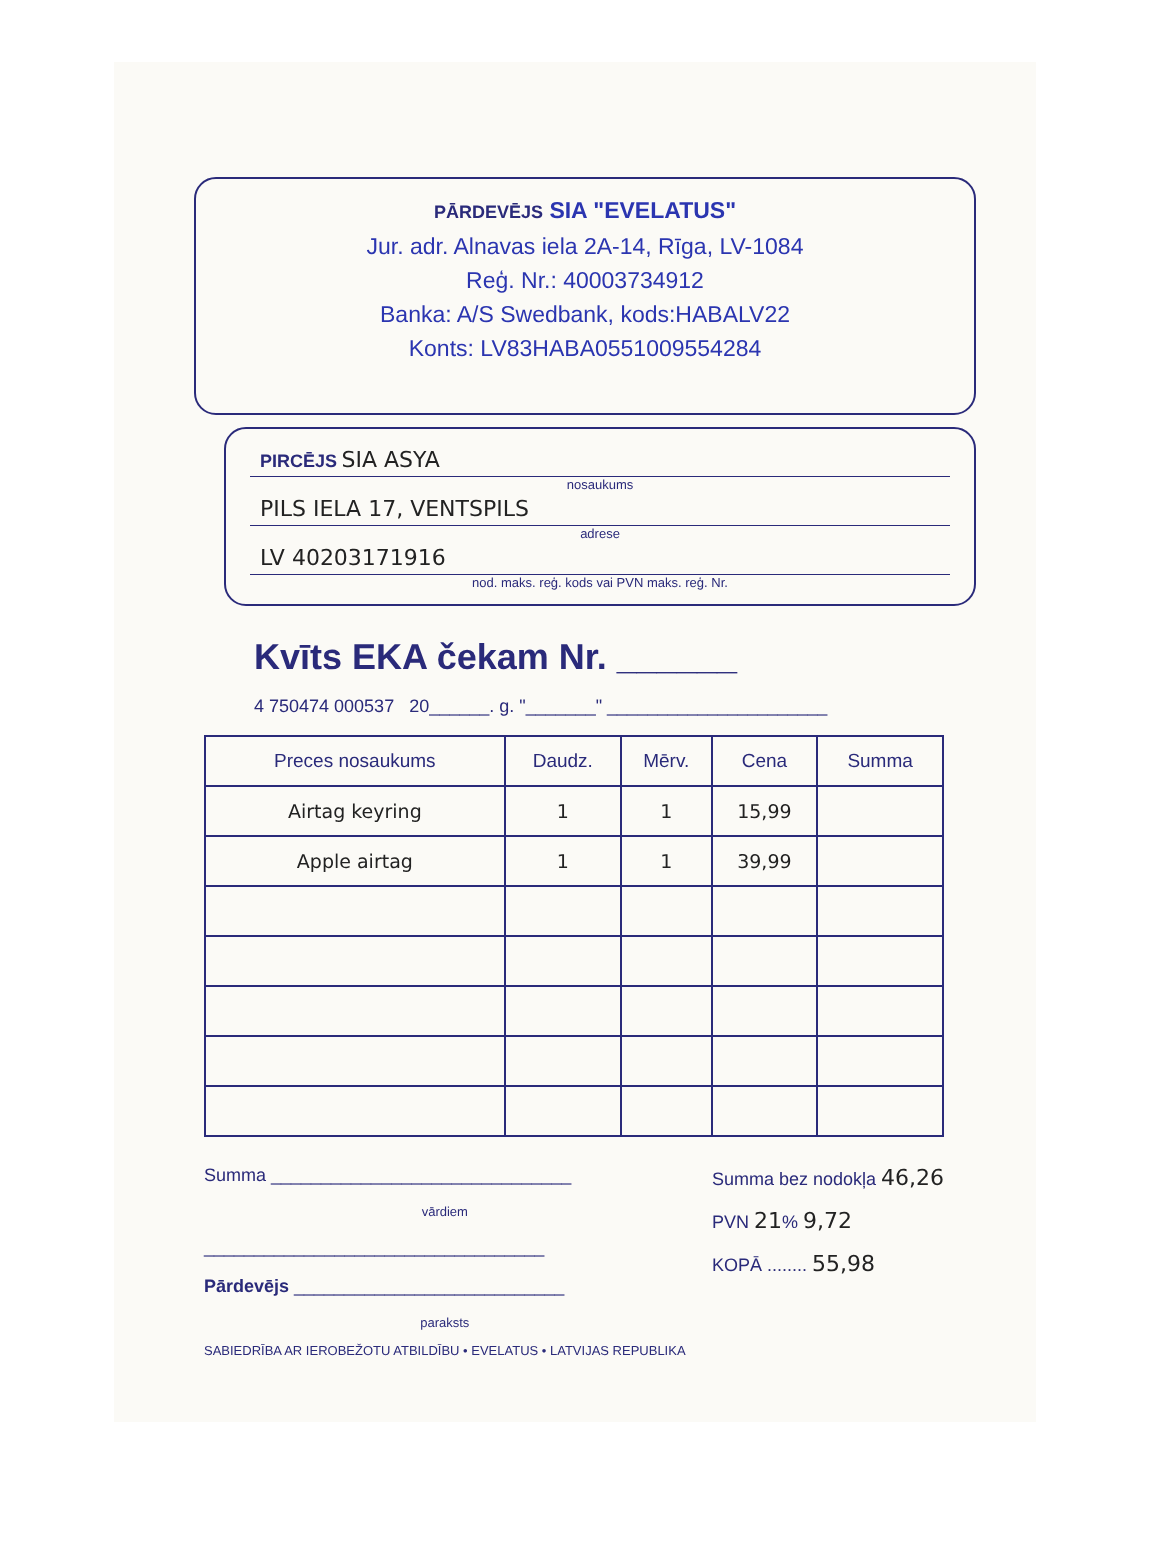PĀRDEVĒJS SIA "EVELATUS"
Jur. adr. Alnavas iela 2A-14, Rīga, LV-1084
Reģ. Nr.: 40003734912
Banka: A/S Swedbank, kods:HABALV22
Konts: LV83HABA0551009554284
PIRCĒJS SIA ASYA
nosaukums
PILS IELA 17, VENTSPILS
adrese
LV 40203171916
nod. maks. reģ. kods vai PVN maks. reģ. Nr.
Kvīts EKA čekam Nr. ______
4 750474 000537 20______. g. "_______" ______________________
| Preces nosaukums | Daudz. | Mērv. | Cena | Summa |
| --- | --- | --- | --- | --- |
| Airtag keyring | 1 | 1 | 15,99 | |
| Apple airtag | 1 | 1 | 39,99 | |
Summa ______________________________
vārdiem
__________________________________
Pārdevējs ___________________________
paraksts
SABIEDRĪBA AR IEROBEŽOTU ATBILDĪBU • EVELATUS • LATVIJAS REPUBLIKA
Summa bez nodokļa 46,26
PVN 21% 9,72
KOPĀ ........ 55,98